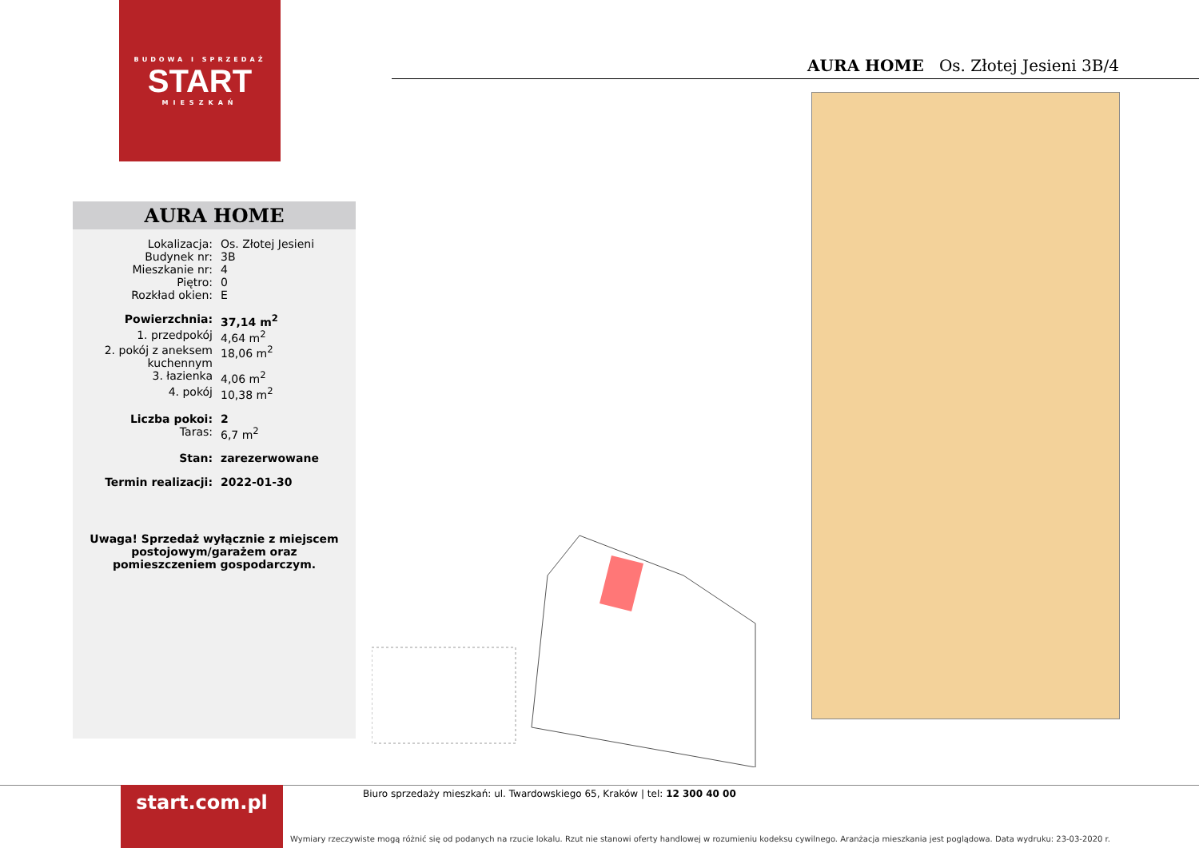BUDOWA I SPRZEDAŻ
START
MIESZKAŃ
AURA HOME Os. Złotej Jesieni 3B/4
AURA HOME
| Lokalizacja: | Os. Złotej Jesieni |
| Budynek nr: | 3B |
| Mieszkanie nr: | 4 |
| Piętro: | 0 |
| Rozkład okien: | E |
| Powierzchnia: | 37,14 m<sup>2</sup> |
| 1. przedpokój | 4,64 m<sup>2</sup> |
| 2. pokój z aneksem kuchennym | 18,06 m<sup>2</sup> |
| 3. łazienka | 4,06 m<sup>2</sup> |
| 4. pokój | 10,38 m<sup>2</sup> |
| Liczba pokoi: | 2 |
| Taras: | 6,7 m<sup>2</sup> |
| Stan: | zarezerwowane |
| Termin realizacji: | 2022-01-30 |
Uwaga! Sprzedaż wyłącznie z miejscem
postojowym/garażem oraz
pomieszczeniem gospodarczym.
start.com.pl
Biuro sprzedaży mieszkań: ul. Twardowskiego 65, Kraków | tel: 12 300 40 00
Wymiary rzeczywiste mogą różnić się od podanych na rzucie lokalu. Rzut nie stanowi oferty handlowej w rozumieniu kodeksu cywilnego. Aranżacja mieszkania jest poglądowa. Data wydruku: 23-03-2020 r.